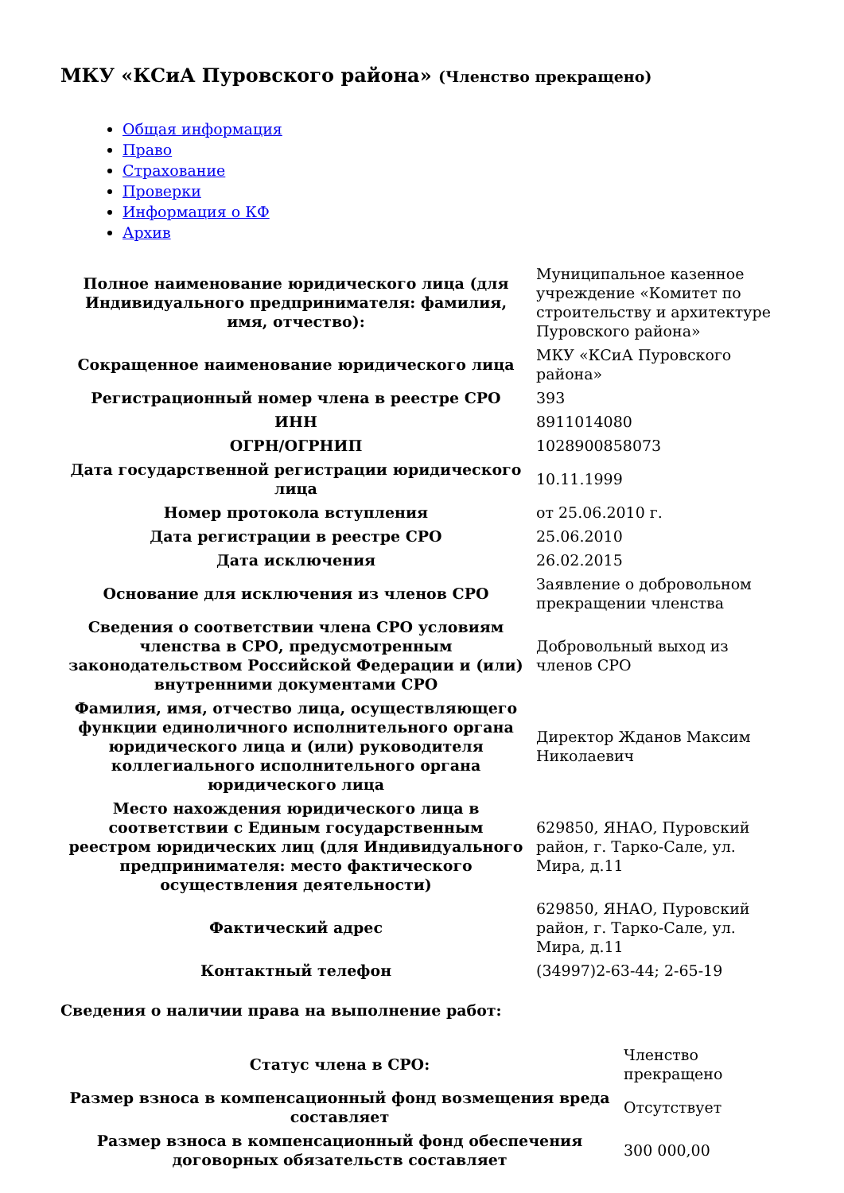МКУ «КСиА Пуровского района» (Членство прекращено)
Общая информация
Право
Страхование
Проверки
Информация о КФ
Архив
| Полное наименование юридического лица (для Индивидуального предпринимателя: фамилия, имя, отчество): | Муниципальное казенное учреждение «Комитет по строительству и архитектуре Пуровского района» |
| Сокращенное наименование юридического лица | МКУ «КСиА Пуровского района» |
| Регистрационный номер члена в реестре СРО | 393 |
| ИНН | 8911014080 |
| ОГРН/ОГРНИП | 1028900858073 |
| Дата государственной регистрации юридического лица | 10.11.1999 |
| Номер протокола вступления | от 25.06.2010 г. |
| Дата регистрации в реестре СРО | 25.06.2010 |
| Дата исключения | 26.02.2015 |
| Основание для исключения из членов СРО | Заявление о добровольном прекращении членства |
| Сведения о соответствии члена СРО условиям членства в СРО, предусмотренным законодательством Российской Федерации и (или) внутренними документами СРО | Добровольный выход из членов СРО |
| Фамилия, имя, отчество лица, осуществляющего функции единоличного исполнительного органа юридического лица и (или) руководителя коллегиального исполнительного органа юридического лица | Директор Жданов Максим Николаевич |
| Место нахождения юридического лица в соответствии с Единым государственным реестром юридических лиц (для Индивидуального предпринимателя: место фактического осуществления деятельности) | 629850, ЯНАО, Пуровский район, г. Тарко-Сале, ул. Мира, д.11 |
| Фактический адрес | 629850, ЯНАО, Пуровский район, г. Тарко-Сале, ул. Мира, д.11 |
| Контактный телефон | (34997)2-63-44; 2-65-19 |
Сведения о наличии права на выполнение работ:
| Статус члена в СРО: | Членство прекращено |
| Размер взноса в компенсационный фонд возмещения вреда составляет | Отсутствует |
| Размер взноса в компенсационный фонд обеспечения договорных обязательств составляет | 300 000,00 |